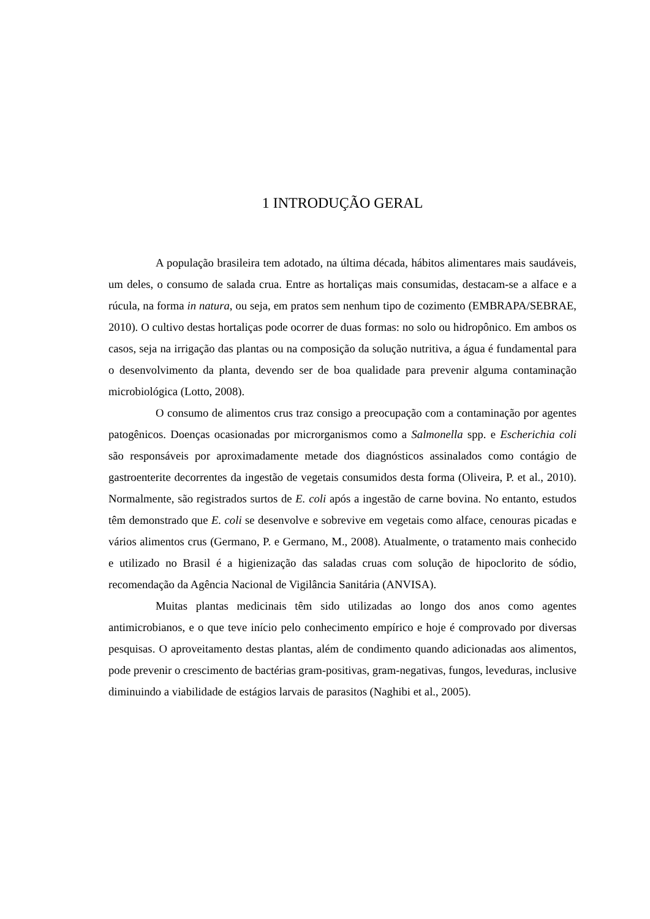1 INTRODUÇÃO GERAL
A população brasileira tem adotado, na última década, hábitos alimentares mais saudáveis, um deles, o consumo de salada crua. Entre as hortaliças mais consumidas, destacam-se a alface e a rúcula, na forma in natura, ou seja, em pratos sem nenhum tipo de cozimento (EMBRAPA/SEBRAE, 2010). O cultivo destas hortaliças pode ocorrer de duas formas: no solo ou hidropônico. Em ambos os casos, seja na irrigação das plantas ou na composição da solução nutritiva, a água é fundamental para o desenvolvimento da planta, devendo ser de boa qualidade para prevenir alguma contaminação microbiológica (Lotto, 2008).
O consumo de alimentos crus traz consigo a preocupação com a contaminação por agentes patogênicos. Doenças ocasionadas por microrganismos como a Salmonella spp. e Escherichia coli são responsáveis por aproximadamente metade dos diagnósticos assinalados como contágio de gastroenterite decorrentes da ingestão de vegetais consumidos desta forma (Oliveira, P. et al., 2010). Normalmente, são registrados surtos de E. coli após a ingestão de carne bovina. No entanto, estudos têm demonstrado que E. coli se desenvolve e sobrevive em vegetais como alface, cenouras picadas e vários alimentos crus (Germano, P. e Germano, M., 2008). Atualmente, o tratamento mais conhecido e utilizado no Brasil é a higienização das saladas cruas com solução de hipoclorito de sódio, recomendação da Agência Nacional de Vigilância Sanitária (ANVISA).
Muitas plantas medicinais têm sido utilizadas ao longo dos anos como agentes antimicrobianos, e o que teve início pelo conhecimento empírico e hoje é comprovado por diversas pesquisas. O aproveitamento destas plantas, além de condimento quando adicionadas aos alimentos, pode prevenir o crescimento de bactérias gram-positivas, gram-negativas, fungos, leveduras, inclusive diminuindo a viabilidade de estágios larvais de parasitos (Naghibi et al., 2005).